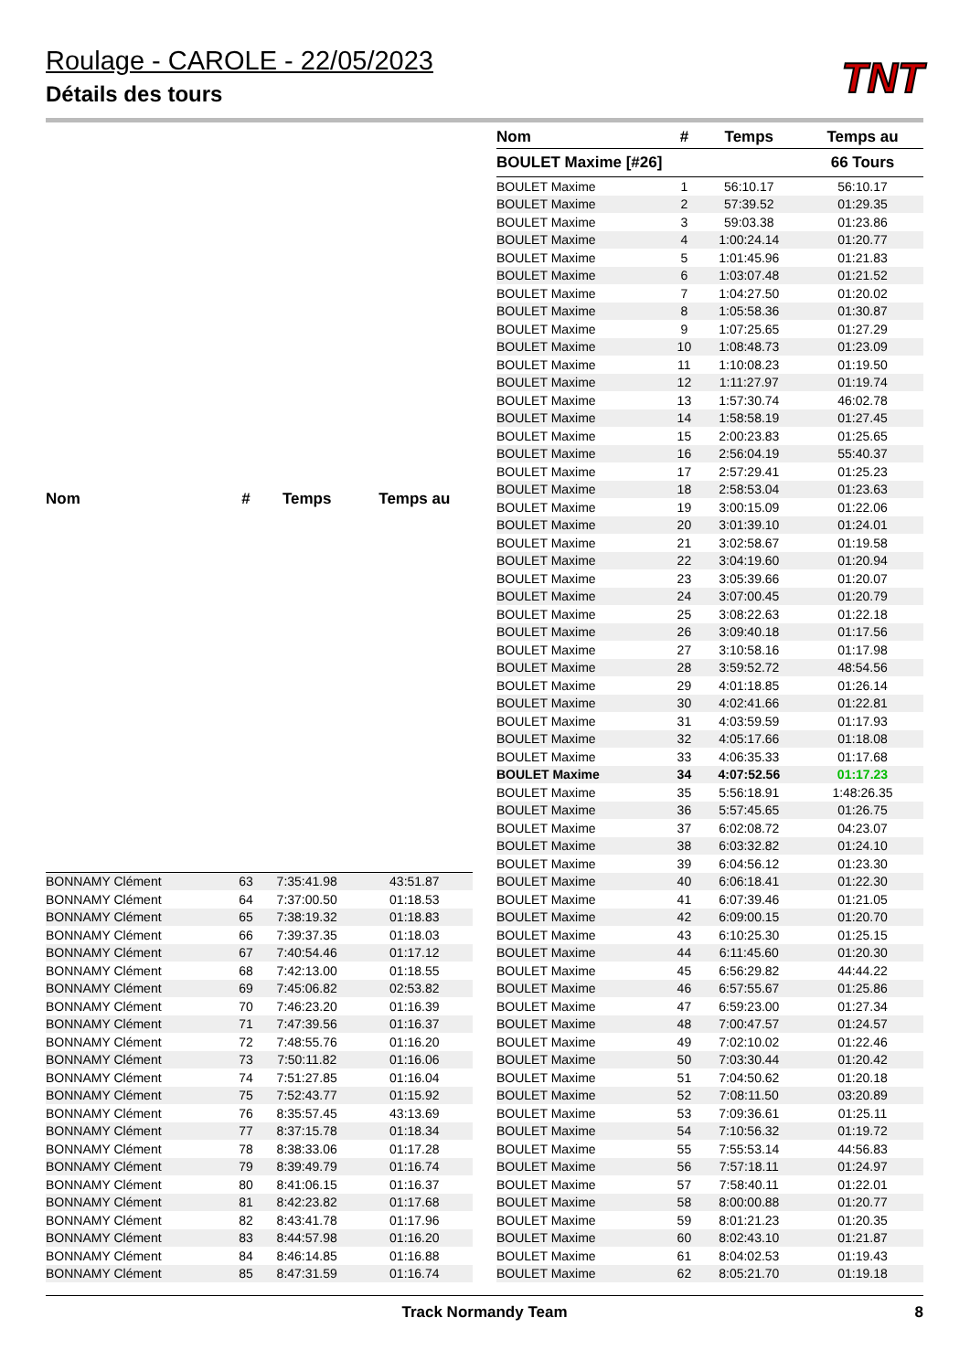Roulage - CAROLE - 22/05/2023
Détails des tours
TNT
| Nom | # | Temps | Temps au |
| --- | --- | --- | --- |
| BONNAMY Clément | 63 | 7:35:41.98 | 43:51.87 |
| BONNAMY Clément | 64 | 7:37:00.50 | 01:18.53 |
| BONNAMY Clément | 65 | 7:38:19.32 | 01:18.83 |
| BONNAMY Clément | 66 | 7:39:37.35 | 01:18.03 |
| BONNAMY Clément | 67 | 7:40:54.46 | 01:17.12 |
| BONNAMY Clément | 68 | 7:42:13.00 | 01:18.55 |
| BONNAMY Clément | 69 | 7:45:06.82 | 02:53.82 |
| BONNAMY Clément | 70 | 7:46:23.20 | 01:16.39 |
| BONNAMY Clément | 71 | 7:47:39.56 | 01:16.37 |
| BONNAMY Clément | 72 | 7:48:55.76 | 01:16.20 |
| BONNAMY Clément | 73 | 7:50:11.82 | 01:16.06 |
| BONNAMY Clément | 74 | 7:51:27.85 | 01:16.04 |
| BONNAMY Clément | 75 | 7:52:43.77 | 01:15.92 |
| BONNAMY Clément | 76 | 8:35:57.45 | 43:13.69 |
| BONNAMY Clément | 77 | 8:37:15.78 | 01:18.34 |
| BONNAMY Clément | 78 | 8:38:33.06 | 01:17.28 |
| BONNAMY Clément | 79 | 8:39:49.79 | 01:16.74 |
| BONNAMY Clément | 80 | 8:41:06.15 | 01:16.37 |
| BONNAMY Clément | 81 | 8:42:23.82 | 01:17.68 |
| BONNAMY Clément | 82 | 8:43:41.78 | 01:17.96 |
| BONNAMY Clément | 83 | 8:44:57.98 | 01:16.20 |
| BONNAMY Clément | 84 | 8:46:14.85 | 01:16.88 |
| BONNAMY Clément | 85 | 8:47:31.59 | 01:16.74 |
| Nom | # | Temps | Temps au |
| --- | --- | --- | --- |
| BOULET Maxime [#26] | | | 66 Tours |
| BOULET Maxime | 1 | 56:10.17 | 56:10.17 |
| BOULET Maxime | 2 | 57:39.52 | 01:29.35 |
| BOULET Maxime | 3 | 59:03.38 | 01:23.86 |
| BOULET Maxime | 4 | 1:00:24.14 | 01:20.77 |
| BOULET Maxime | 5 | 1:01:45.96 | 01:21.83 |
| BOULET Maxime | 6 | 1:03:07.48 | 01:21.52 |
| BOULET Maxime | 7 | 1:04:27.50 | 01:20.02 |
| BOULET Maxime | 8 | 1:05:58.36 | 01:30.87 |
| BOULET Maxime | 9 | 1:07:25.65 | 01:27.29 |
| BOULET Maxime | 10 | 1:08:48.73 | 01:23.09 |
| BOULET Maxime | 11 | 1:10:08.23 | 01:19.50 |
| BOULET Maxime | 12 | 1:11:27.97 | 01:19.74 |
| BOULET Maxime | 13 | 1:57:30.74 | 46:02.78 |
| BOULET Maxime | 14 | 1:58:58.19 | 01:27.45 |
| BOULET Maxime | 15 | 2:00:23.83 | 01:25.65 |
| BOULET Maxime | 16 | 2:56:04.19 | 55:40.37 |
| BOULET Maxime | 17 | 2:57:29.41 | 01:25.23 |
| BOULET Maxime | 18 | 2:58:53.04 | 01:23.63 |
| BOULET Maxime | 19 | 3:00:15.09 | 01:22.06 |
| BOULET Maxime | 20 | 3:01:39.10 | 01:24.01 |
| BOULET Maxime | 21 | 3:02:58.67 | 01:19.58 |
| BOULET Maxime | 22 | 3:04:19.60 | 01:20.94 |
| BOULET Maxime | 23 | 3:05:39.66 | 01:20.07 |
| BOULET Maxime | 24 | 3:07:00.45 | 01:20.79 |
| BOULET Maxime | 25 | 3:08:22.63 | 01:22.18 |
| BOULET Maxime | 26 | 3:09:40.18 | 01:17.56 |
| BOULET Maxime | 27 | 3:10:58.16 | 01:17.98 |
| BOULET Maxime | 28 | 3:59:52.72 | 48:54.56 |
| BOULET Maxime | 29 | 4:01:18.85 | 01:26.14 |
| BOULET Maxime | 30 | 4:02:41.66 | 01:22.81 |
| BOULET Maxime | 31 | 4:03:59.59 | 01:17.93 |
| BOULET Maxime | 32 | 4:05:17.66 | 01:18.08 |
| BOULET Maxime | 33 | 4:06:35.33 | 01:17.68 |
| BOULET Maxime | 34 | 4:07:52.56 | 01:17.23 |
| BOULET Maxime | 35 | 5:56:18.91 | 1:48:26.35 |
| BOULET Maxime | 36 | 5:57:45.65 | 01:26.75 |
| BOULET Maxime | 37 | 6:02:08.72 | 04:23.07 |
| BOULET Maxime | 38 | 6:03:32.82 | 01:24.10 |
| BOULET Maxime | 39 | 6:04:56.12 | 01:23.30 |
| BOULET Maxime | 40 | 6:06:18.41 | 01:22.30 |
| BOULET Maxime | 41 | 6:07:39.46 | 01:21.05 |
| BOULET Maxime | 42 | 6:09:00.15 | 01:20.70 |
| BOULET Maxime | 43 | 6:10:25.30 | 01:25.15 |
| BOULET Maxime | 44 | 6:11:45.60 | 01:20.30 |
| BOULET Maxime | 45 | 6:56:29.82 | 44:44.22 |
| BOULET Maxime | 46 | 6:57:55.67 | 01:25.86 |
| BOULET Maxime | 47 | 6:59:23.00 | 01:27.34 |
| BOULET Maxime | 48 | 7:00:47.57 | 01:24.57 |
| BOULET Maxime | 49 | 7:02:10.02 | 01:22.46 |
| BOULET Maxime | 50 | 7:03:30.44 | 01:20.42 |
| BOULET Maxime | 51 | 7:04:50.62 | 01:20.18 |
| BOULET Maxime | 52 | 7:08:11.50 | 03:20.89 |
| BOULET Maxime | 53 | 7:09:36.61 | 01:25.11 |
| BOULET Maxime | 54 | 7:10:56.32 | 01:19.72 |
| BOULET Maxime | 55 | 7:55:53.14 | 44:56.83 |
| BOULET Maxime | 56 | 7:57:18.11 | 01:24.97 |
| BOULET Maxime | 57 | 7:58:40.11 | 01:22.01 |
| BOULET Maxime | 58 | 8:00:00.88 | 01:20.77 |
| BOULET Maxime | 59 | 8:01:21.23 | 01:20.35 |
| BOULET Maxime | 60 | 8:02:43.10 | 01:21.87 |
| BOULET Maxime | 61 | 8:04:02.53 | 01:19.43 |
| BOULET Maxime | 62 | 8:05:21.70 | 01:19.18 |
Track Normandy Team 8